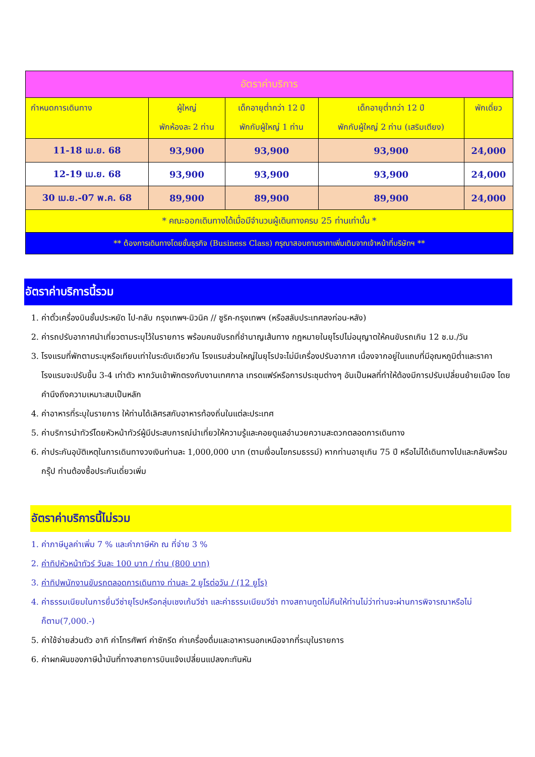| อัตราค่าบริการ | | | | |
| --- | --- | --- | --- | --- |
| กำหนดการเดินทาง | ผู้ใหญ่ พักห้องละ 2 ท่าน | เด็กอายุต่ำกว่า 12 ปี พักกับผู้ใหญ่ 1 ท่าน | เด็กอายุต่ำกว่า 12 ปี พักกับผู้ใหญ่ 2 ท่าน (เสริมเตียง) | พักเดี่ยว |
| 11-18 เม.ย. 68 | 93,900 | 93,900 | 93,900 | 24,000 |
| 12-19 เม.ย. 68 | 93,900 | 93,900 | 93,900 | 24,000 |
| 30 เม.ย.-07 พ.ค. 68 | 89,900 | 89,900 | 89,900 | 24,000 |
| * คณะออกเดินทางได้เมื่อมีจำนวนผู้เดินทางครบ 25 ท่านเท่านั้น * | | | | |
| ** ต้องการเดินทางโดยชั้นธุรกิจ (Business Class) กรุณาสอบถามราคาเพิ่มเติมจากเจ้าหน้าที่บริษัทฯ ** | | | | |
อัตราค่าบริการนี้รวม
1. ค่าตั๋วเครื่องบินชั้นประหยัด ไป-กลับ กรุงเทพฯ-มิวนิค // ซูริค-กรุงเทพฯ (หรือสลับประเทศลงก่อน-หลัง)
2. ค่ารถปรับอากาศนำเที่ยวตามระบุไว้ในรายการ พร้อมคนขับรถที่ชำนาญเส้นทาง กฎหมายในยุโรปไม่อนุญาตให้คนขับรถเกิน 12 ช.ม./วัน
3. โรงแรมที่พักตามระบุหรือเทียบเท่าในระดับเดียวกัน โรงแรมส่วนใหญ่ในยุโรปจะไม่มีเครื่องปรับอากาศ เนื่องจากอยู่ในแถบที่มีอุณหภูมิต่ำและราคาโรงแรมจะปรับขึ้น 3-4 เท่าตัว หากวันเข้าพักตรงกับงานเทศกาล เทรดแฟร์หรือการประชุมต่างๆ อันเป็นผลที่ทำให้ต้องมีการปรับเปลี่ยนย้ายเมือง โดยคำนึงถึงความเหมาะสมเป็นหลัก
4. ค่าอาหารที่ระบุในรายการ ให้ท่านได้เลิศรสกับอาหารท้องถิ่นในแต่ละประเทศ
5. ค่าบริการนำทัวร์โดยหัวหน้าทัวร์ผู้มีประสบการณ์นำเที่ยวให้ความรู้และคอยดูแลอำนวยความสะดวกตลอดการเดินทาง
6. ค่าประกันอุบัติเหตุในการเดินทางวงเงินท่านละ 1,000,000 บาท (ตามเงื่อนไขกรมธรรม์) หากท่านอายุเกิน 75 ปี หรือไม่ได้เดินทางไปและกลับพร้อมกรุ๊ป ท่านต้องซื้อประกันเดี่ยวเพิ่ม
อัตราค่าบริการนี้ไม่รวม
1. ค่าภาษีมูลค่าเพิ่ม 7 % และค่าภาษีหัก ณ ที่จ่าย 3 %
2. ค่าทิปหัวหน้าทัวร์ วันละ 100 บาท / ท่าน (800 บาท)
3. ค่าทิปพนักงานขับรถตลอดการเดินทาง ท่านละ 2 ยูโรต่อวัน / (12 ยูโร)
4. ค่าธรรมเนียมในการยื่นวีซ่ายุโรปหรือกลุ่มเชงเก้นวีซ่า และค่าธรรมเนียมวีซ่า ทางสถานทูตไม่คืนให้ท่านไม่ว่าท่านจะผ่านการพิจารณาหรือไม่ก็ตาม(7,000.-)
5. ค่าใช้จ่ายส่วนตัว อาทิ ค่าโทรศัพท์ ค่าซักรีด ค่าเครื่องดื่มและอาหารนอกเหนือจากที่ระบุในรายการ
6. ค่าผกผันของภาษีน้ำมันที่ทางสายการบินแจ้งเปลี่ยนแปลงกะทันหัน